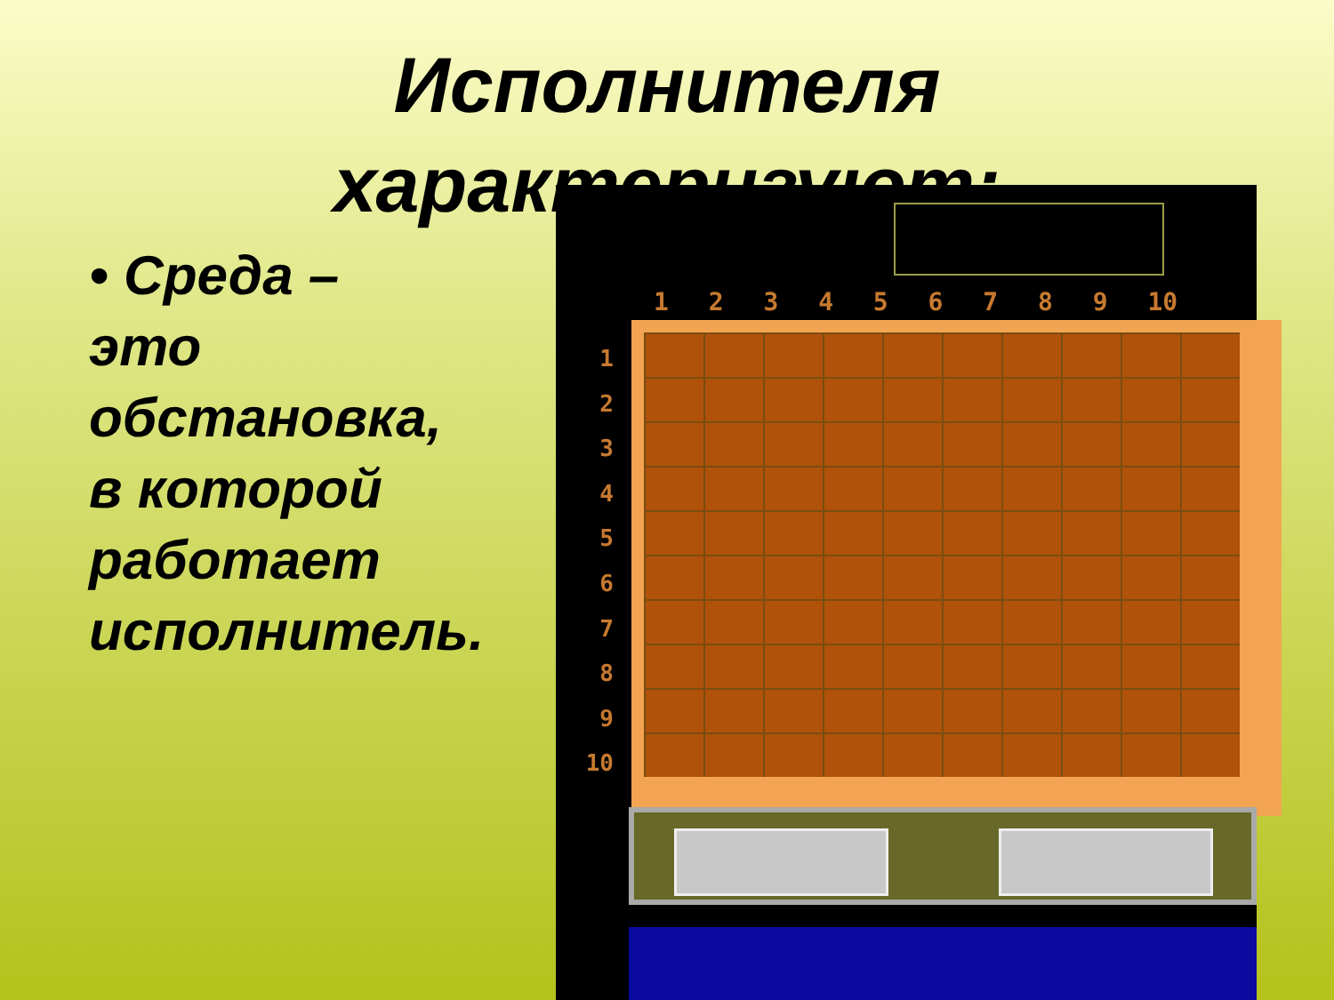Исполнителя характеризуют:
• Среда – это обстановка, в которой работает исполнитель.
1 2 3 4 5 6 7 8 9 10
1
2
3
4
5
6
7
8
9
10